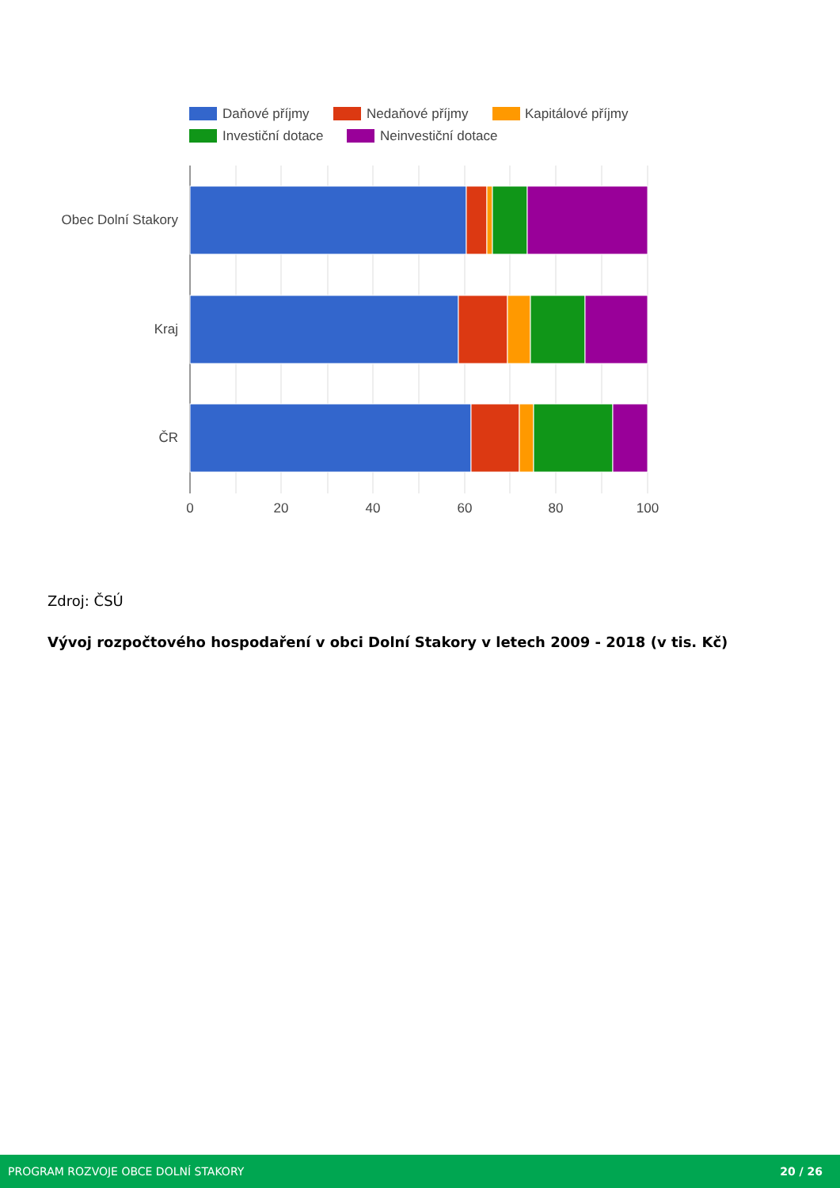Daňové příjmy
Nedaňové příjmy
Kapitálové příjmy
Investiční dotace
Neinvestiční dotace
Obec Dolní Stakory
Kraj
ČR
0
20
40
60
80
100
Zdroj: ČSÚ
Vývoj rozpočtového hospodaření v obci Dolní Stakory v letech 2009 - 2018 (v tis. Kč)
PROGRAM ROZVOJE OBCE DOLNÍ STAKORY 20 / 26